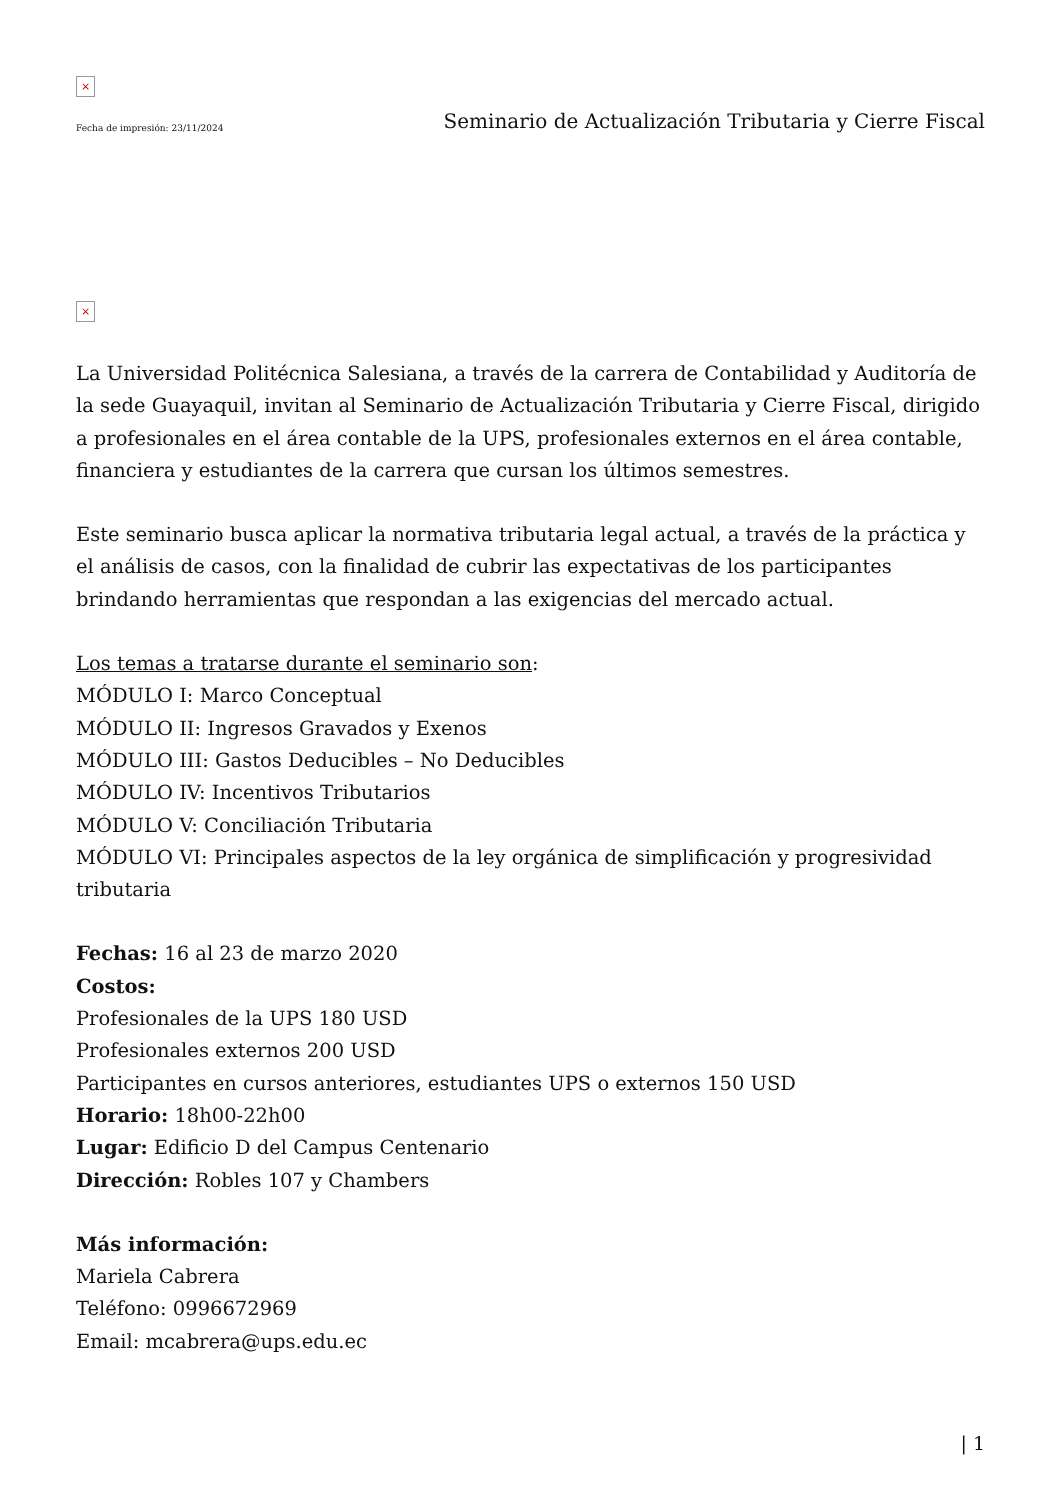×
Fecha de impresión: 23/11/2024 Seminario de Actualización Tributaria y Cierre Fiscal
×
La Universidad Politécnica Salesiana, a través de la carrera de Contabilidad y Auditoría de la sede Guayaquil, invitan al Seminario de Actualización Tributaria y Cierre Fiscal, dirigido a profesionales en el área contable de la UPS, profesionales externos en el área contable, financiera y estudiantes de la carrera que cursan los últimos semestres.
Este seminario busca aplicar la normativa tributaria legal actual, a través de la práctica y el análisis de casos, con la finalidad de cubrir las expectativas de los participantes brindando herramientas que respondan a las exigencias del mercado actual.
Los temas a tratarse durante el seminario son:
MÓDULO I: Marco Conceptual
MÓDULO II: Ingresos Gravados y Exenos
MÓDULO III: Gastos Deducibles – No Deducibles
MÓDULO IV: Incentivos Tributarios
MÓDULO V: Conciliación Tributaria
MÓDULO VI: Principales aspectos de la ley orgánica de simplificación y progresividad tributaria
Fechas: 16 al 23 de marzo 2020
Costos:
Profesionales de la UPS 180 USD
Profesionales externos 200 USD
Participantes en cursos anteriores, estudiantes UPS o externos 150 USD
Horario: 18h00-22h00
Lugar: Edificio D del Campus Centenario
Dirección: Robles 107 y Chambers
Más información:
Mariela Cabrera
Teléfono: 0996672969
Email: mcabrera@ups.edu.ec
| 1